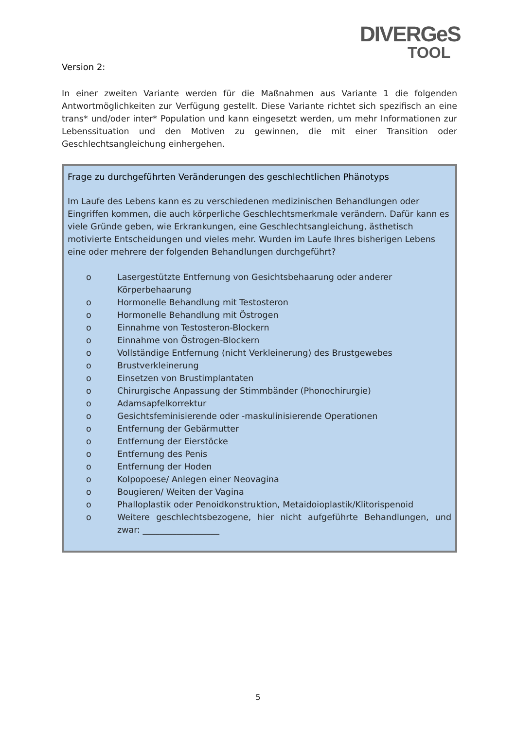DIVERGeS
TOOL
Version 2:
In einer zweiten Variante werden für die Maßnahmen aus Variante 1 die folgenden Antwortmöglichkeiten zur Verfügung gestellt. Diese Variante richtet sich spezifisch an eine trans* und/oder inter* Population und kann eingesetzt werden, um mehr Informationen zur Lebenssituation und den Motiven zu gewinnen, die mit einer Transition oder Geschlechtsangleichung einhergehen.
Frage zu durchgeführten Veränderungen des geschlechtlichen Phänotyps
Im Laufe des Lebens kann es zu verschiedenen medizinischen Behandlungen oder Eingriffen kommen, die auch körperliche Geschlechtsmerkmale verändern. Dafür kann es viele Gründe geben, wie Erkrankungen, eine Geschlechtsangleichung, ästhetisch motivierte Entscheidungen und vieles mehr. Wurden im Laufe Ihres bisherigen Lebens eine oder mehrere der folgenden Behandlungen durchgeführt?
o Lasergestützte Entfernung von Gesichtsbehaarung oder anderer Körperbehaarung
o Hormonelle Behandlung mit Testosteron
o Hormonelle Behandlung mit Östrogen
o Einnahme von Testosteron-Blockern
o Einnahme von Östrogen-Blockern
o Vollständige Entfernung (nicht Verkleinerung) des Brustgewebes
o Brustverkleinerung
o Einsetzen von Brustimplantaten
o Chirurgische Anpassung der Stimmbänder (Phonochirurgie)
o Adamsapfelkorrektur
o Gesichtsfeminisierende oder -maskulinisierende Operationen
o Entfernung der Gebärmutter
o Entfernung der Eierstöcke
o Entfernung des Penis
o Entfernung der Hoden
o Kolpopoese/ Anlegen einer Neovagina
o Bougieren/ Weiten der Vagina
o Phalloplastik oder Penoidkonstruktion, Metaidoioplastik/Klitorispenoid
o Weitere geschlechtsbezogene, hier nicht aufgeführte Behandlungen, und zwar: __________________
5